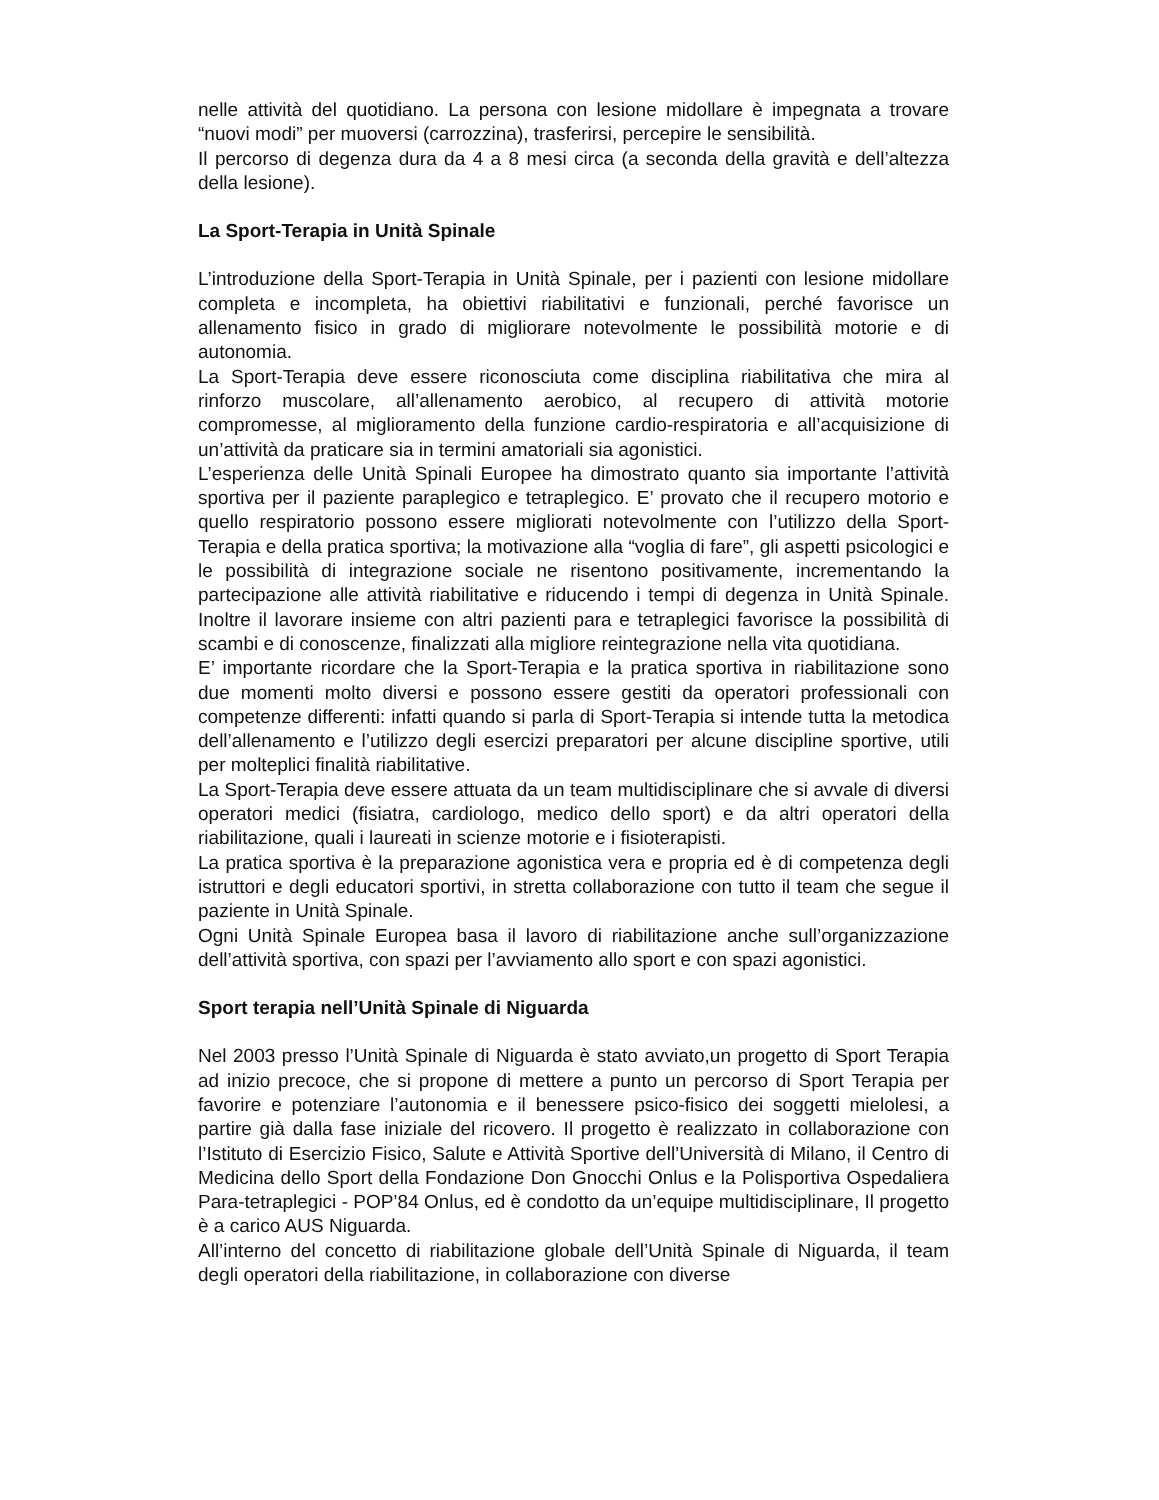nelle attività del quotidiano. La persona con lesione midollare è impegnata a trovare “nuovi modi” per muoversi (carrozzina), trasferirsi, percepire le sensibilità.
Il percorso di degenza dura da 4 a 8 mesi circa (a seconda della gravità e dell’altezza della lesione).
La Sport-Terapia in Unità Spinale
L’introduzione della Sport-Terapia in Unità Spinale, per i pazienti con lesione midollare completa e incompleta, ha obiettivi riabilitativi e funzionali, perché favorisce un allenamento fisico in grado di migliorare notevolmente le possibilità motorie e di autonomia.
La Sport-Terapia deve essere riconosciuta come disciplina riabilitativa che mira al rinforzo muscolare, all’allenamento aerobico, al recupero di attività motorie compromesse, al miglioramento della funzione cardio-respiratoria e all’acquisizione di un’attività da praticare sia in termini amatoriali sia agonistici.
L’esperienza delle Unità Spinali Europee ha dimostrato quanto sia importante l’attività sportiva per il paziente paraplegico e tetraplegico. E’ provato che il recupero motorio e quello respiratorio possono essere migliorati notevolmente con l’utilizzo della Sport-Terapia e della pratica sportiva; la motivazione alla “voglia di fare”, gli aspetti psicologici e le possibilità di integrazione sociale ne risentono positivamente, incrementando la partecipazione alle attività riabilitative e riducendo i tempi di degenza in Unità Spinale. Inoltre il lavorare insieme con altri pazienti para e tetraplegici favorisce la possibilità di scambi e di conoscenze, finalizzati alla migliore reintegrazione nella vita quotidiana.
E’ importante ricordare che la Sport-Terapia e la pratica sportiva in riabilitazione sono due momenti molto diversi e possono essere gestiti da operatori professionali con competenze differenti: infatti quando si parla di Sport-Terapia si intende tutta la metodica dell’allenamento e l’utilizzo degli esercizi preparatori per alcune discipline sportive, utili per molteplici finalità riabilitative.
La Sport-Terapia deve essere attuata da un team multidisciplinare che si avvale di diversi operatori medici (fisiatra, cardiologo, medico dello sport) e da altri operatori della riabilitazione, quali i laureati in scienze motorie e i fisioterapisti.
La pratica sportiva è la preparazione agonistica vera e propria ed è di competenza degli istruttori e degli educatori sportivi, in stretta collaborazione con tutto il team che segue il paziente in Unità Spinale.
Ogni Unità Spinale Europea basa il lavoro di riabilitazione anche sull’organizzazione dell’attività sportiva, con spazi per l’avviamento allo sport e con spazi agonistici.
Sport terapia nell’Unità Spinale di Niguarda
Nel 2003 presso l’Unità Spinale di Niguarda è stato avviato,un progetto di Sport Terapia ad inizio precoce, che si propone di mettere a punto un percorso di Sport Terapia per favorire e potenziare l’autonomia e il benessere psico-fisico dei soggetti mielolesi, a partire già dalla fase iniziale del ricovero. Il progetto è realizzato in collaborazione con l’Istituto di Esercizio Fisico, Salute e Attività Sportive dell’Università di Milano, il Centro di Medicina dello Sport della Fondazione Don Gnocchi Onlus e la Polisportiva Ospedaliera Para-tetraplegici - POP’84 Onlus, ed è condotto da un’equipe multidisciplinare, Il progetto è a carico AUS Niguarda.
All’interno del concetto di riabilitazione globale dell’Unità Spinale di Niguarda, il team degli operatori della riabilitazione, in collaborazione con diverse